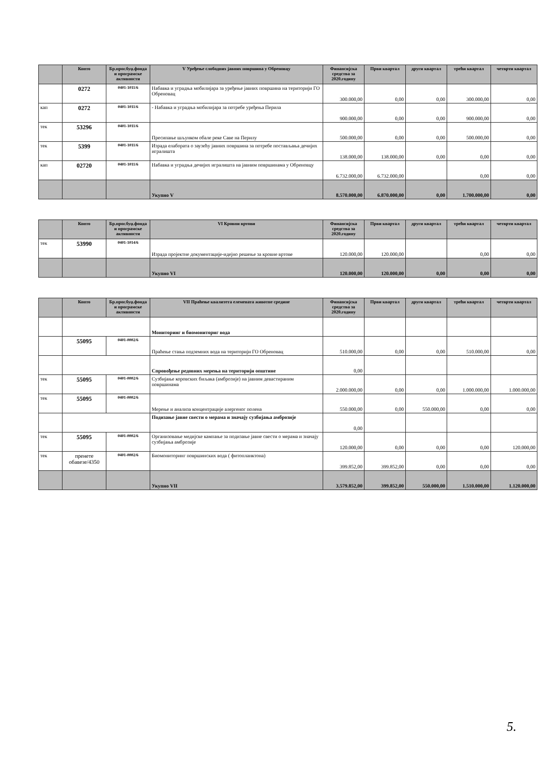| | Конто | Бр.прог.буџ.фонда и програмске активности | V Уређење слободних јавних површина у Обреновцу | Финансијска средства за 2020.годину | Први квартал | други квартал | трећи квартал | четврти квартал |
| --- | --- | --- | --- | --- | --- | --- | --- | --- |
| | 0272 | 0401-1011/6 | Набавка и уградња мобилијара за уређење јавних површина на територији ГО Обреновац | 300.000,00 | 0,00 | 0,00 | 300.000,00 | 0,00 |
| кап | 0272 | 0401-1011/6 | - Набавка и уградња мобилијара за потребе уређења Перила | 900.000,00 | 0,00 | 0,00 | 900.000,00 | 0,00 |
| тек | 53296 | 0401-1011/6 | Пресипање шљунком обале реке Саве на Перилу | 500.000,00 | 0,00 | 0,00 | 500.000,00 | 0,00 |
| тек | 5399 | 0401-1011/6 | Израда елабората о заузећу јавних површина за потребе постављања дечијих игралишта | 138.000,00 | 138.000,00 | 0,00 | 0,00 | 0,00 |
| кап | 02720 | 0401-1011/6 | Набавка и уградња дечијих игралишта на јавним површинама у Обреновцу | 6.732.000,00 | 6.732.000,00 | | 0,00 | 0,00 |
| | | | Укупно V | 8.570.000,00 | 6.870.000,00 | 0,00 | 1.700.000,00 | 0,00 |
| | Конто | Бр.прог.буџ.фонда и програмске активности | VI Кровни вртови | Финансијска средства за 2020.годину | Први квартал | други квартал | трећи квартал | четврти квартал |
| --- | --- | --- | --- | --- | --- | --- | --- | --- |
| тек | 53990 | 0401-1014/6 | Израда пројектне документације-идејно решење за кровне вртове | 120.000,00 | 120.000,00 | | 0,00 | 0,00 |
| | | | Укупно VI | 120.000,00 | 120.000,00 | 0,00 | 0,00 | 0,00 |
| | Конто | Бр.прог.буџ.фонда и програмске активности | VII Праћење квалитета елемената животне средине | Финансијска средства за 2020.годину | Први квартал | други квартал | трећи квартал | четврти квартал |
| --- | --- | --- | --- | --- | --- | --- | --- | --- |
| | | | Мониторинг и биомониториг вода | | | | | |
| | 55095 | 0401-0002/6 | Праћење стања подземних вода на територији ГО Обреновац | 510.000,00 | 0,00 | 0,00 | 510.000,00 | 0,00 |
| | | | Спровођење редовних мерења на територији општине | 0,00 | | | | |
| тек | 55095 | 0401-0002/6 | Сузбијање коровских биљака (амброзије) на јавним девастираним површинама | 2.000.000,00 | 0,00 | 0,00 | 1.000.000,00 | 1.000.000,00 |
| тек | 55095 | 0401-0002/6 | Мерење и анализа концентрације алергеног полена | 550.000,00 | 0,00 | 550.000,00 | 0,00 | 0,00 |
| | | | Подизање јавне свести о мерама и значају сузбијања амброзије | 0,00 | | | | |
| тек | 55095 | 0401-0002/6 | Организовање медијске кампање за подизање јавне свести о мерама и значају сузбијања амброзије | 120.000,00 | 0,00 | 0,00 | 0,00 | 120.000,00 |
| тек | пренете обавезе/4350 | 0401-0002/6 | Биомониторинг површинских вода ( фитопланктона) | 399.852,00 | 399.852,00 | 0,00 | 0,00 | 0,00 |
| | | | Укупно VII | 3.579.852,00 | 399.852,00 | 550.000,00 | 1.510.000,00 | 1.120.000,00 |
5.